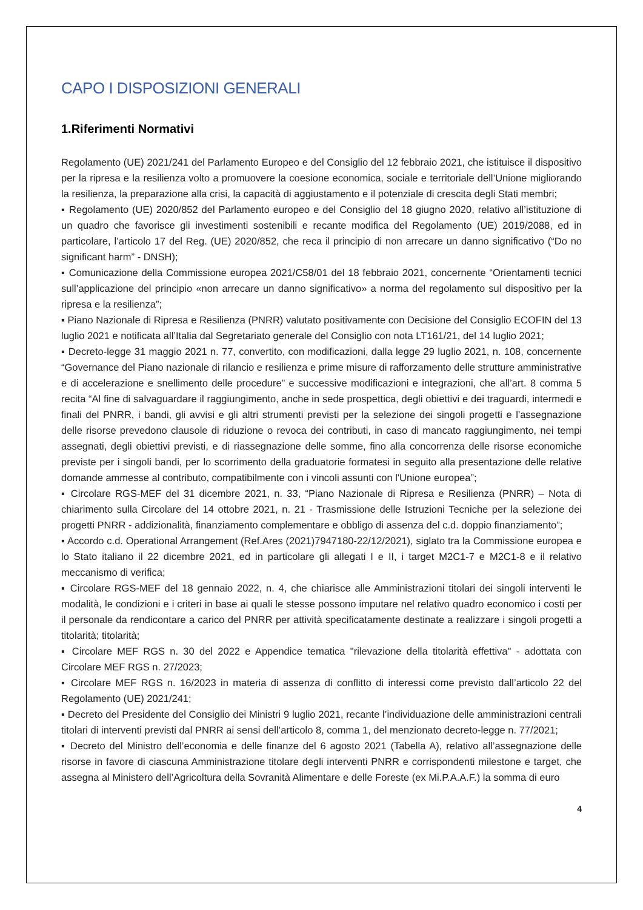CAPO I DISPOSIZIONI GENERALI
1.Riferimenti Normativi
Regolamento (UE) 2021/241 del Parlamento Europeo e del Consiglio del 12 febbraio 2021, che istituisce il dispositivo per la ripresa e la resilienza volto a promuovere la coesione economica, sociale e territoriale dell’Unione migliorando la resilienza, la preparazione alla crisi, la capacità di aggiustamento e il potenziale di crescita degli Stati membri;
▪ Regolamento (UE) 2020/852 del Parlamento europeo e del Consiglio del 18 giugno 2020, relativo all’istituzione di un quadro che favorisce gli investimenti sostenibili e recante modifica del Regolamento (UE) 2019/2088, ed in particolare, l’articolo 17 del Reg. (UE) 2020/852, che reca il principio di non arrecare un danno significativo (“Do no significant harm” - DNSH);
▪ Comunicazione della Commissione europea 2021/C58/01 del 18 febbraio 2021, concernente “Orientamenti tecnici sull’applicazione del principio «non arrecare un danno significativo» a norma del regolamento sul dispositivo per la ripresa e la resilienza”;
▪ Piano Nazionale di Ripresa e Resilienza (PNRR) valutato positivamente con Decisione del Consiglio ECOFIN del 13 luglio 2021 e notificata all’Italia dal Segretariato generale del Consiglio con nota LT161/21, del 14 luglio 2021;
▪ Decreto-legge 31 maggio 2021 n. 77, convertito, con modificazioni, dalla legge 29 luglio 2021, n. 108, concernente “Governance del Piano nazionale di rilancio e resilienza e prime misure di rafforzamento delle strutture amministrative e di accelerazione e snellimento delle procedure” e successive modificazioni e integrazioni, che all’art. 8 comma 5 recita “Al fine di salvaguardare il raggiungimento, anche in sede prospettica, degli obiettivi e dei traguardi, intermedi e finali del PNRR, i bandi, gli avvisi e gli altri strumenti previsti per la selezione dei singoli progetti e l'assegnazione delle risorse prevedono clausole di riduzione o revoca dei contributi, in caso di mancato raggiungimento, nei tempi assegnati, degli obiettivi previsti, e di riassegnazione delle somme, fino alla concorrenza delle risorse economiche previste per i singoli bandi, per lo scorrimento della graduatorie formatesi in seguito alla presentazione delle relative domande ammesse al contributo, compatibilmente con i vincoli assunti con l'Unione europea”;
▪ Circolare RGS-MEF del 31 dicembre 2021, n. 33, “Piano Nazionale di Ripresa e Resilienza (PNRR) – Nota di chiarimento sulla Circolare del 14 ottobre 2021, n. 21 - Trasmissione delle Istruzioni Tecniche per la selezione dei progetti PNRR - addizionalità, finanziamento complementare e obbligo di assenza del c.d. doppio finanziamento”;
▪ Accordo c.d. Operational Arrangement (Ref.Ares (2021)7947180-22/12/2021), siglato tra la Commissione europea e lo Stato italiano il 22 dicembre 2021, ed in particolare gli allegati I e II, i target M2C1-7 e M2C1-8 e il relativo meccanismo di verifica;
▪ Circolare RGS-MEF del 18 gennaio 2022, n. 4, che chiarisce alle Amministrazioni titolari dei singoli interventi le modalità, le condizioni e i criteri in base ai quali le stesse possono imputare nel relativo quadro economico i costi per il personale da rendicontare a carico del PNRR per attività specificatamente destinate a realizzare i singoli progetti a titolarità; titolarità;
▪ Circolare MEF RGS n. 30 del 2022 e Appendice tematica "rilevazione della titolarità effettiva" - adottata con Circolare MEF RGS n. 27/2023;
▪ Circolare MEF RGS n. 16/2023 in materia di assenza di conflitto di interessi come previsto dall’articolo 22 del Regolamento (UE) 2021/241;
▪ Decreto del Presidente del Consiglio dei Ministri 9 luglio 2021, recante l’individuazione delle amministrazioni centrali titolari di interventi previsti dal PNRR ai sensi dell’articolo 8, comma 1, del menzionato decreto-legge n. 77/2021;
▪ Decreto del Ministro dell’economia e delle finanze del 6 agosto 2021 (Tabella A), relativo all’assegnazione delle risorse in favore di ciascuna Amministrazione titolare degli interventi PNRR e corrispondenti milestone e target, che assegna al Ministero dell’Agricoltura della Sovranità Alimentare e delle Foreste (ex Mi.P.A.A.F.) la somma di euro
4